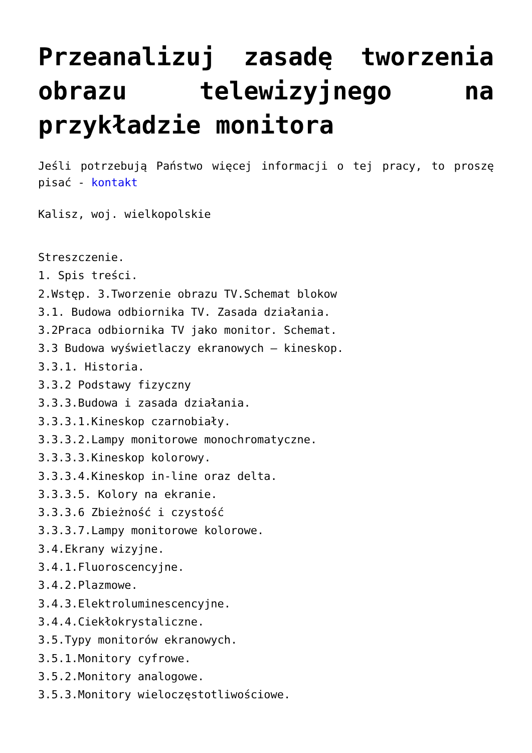Przeanalizuj zasadę tworzenia obrazu telewizyjnego na przykładzie monitora
Jeśli potrzebują Państwo więcej informacji o tej pracy, to proszę pisać - kontakt
Kalisz, woj. wielkopolskie
Streszczenie.
1. Spis treści.
2.Wstęp. 3.Tworzenie obrazu TV.Schemat blokow
3.1. Budowa odbiornika TV. Zasada działania.
3.2Praca odbiornika TV jako monitor. Schemat.
3.3 Budowa wyświetlaczy ekranowych – kineskop.
3.3.1. Historia.
3.3.2 Podstawy fizyczny
3.3.3.Budowa i zasada działania.
3.3.3.1.Kineskop czarnobiały.
3.3.3.2.Lampy monitorowe monochromatyczne.
3.3.3.3.Kineskop kolorowy.
3.3.3.4.Kineskop in-line oraz delta.
3.3.3.5. Kolory na ekranie.
3.3.3.6 Zbieżność i czystość
3.3.3.7.Lampy monitorowe kolorowe.
3.4.Ekrany wizyjne.
3.4.1.Fluoroscencyjne.
3.4.2.Plazmowe.
3.4.3.Elektroluminescencyjne.
3.4.4.Ciekłokrystaliczne.
3.5.Typy monitorów ekranowych.
3.5.1.Monitory cyfrowe.
3.5.2.Monitory analogowe.
3.5.3.Monitory wieloczęstotliwościowe.